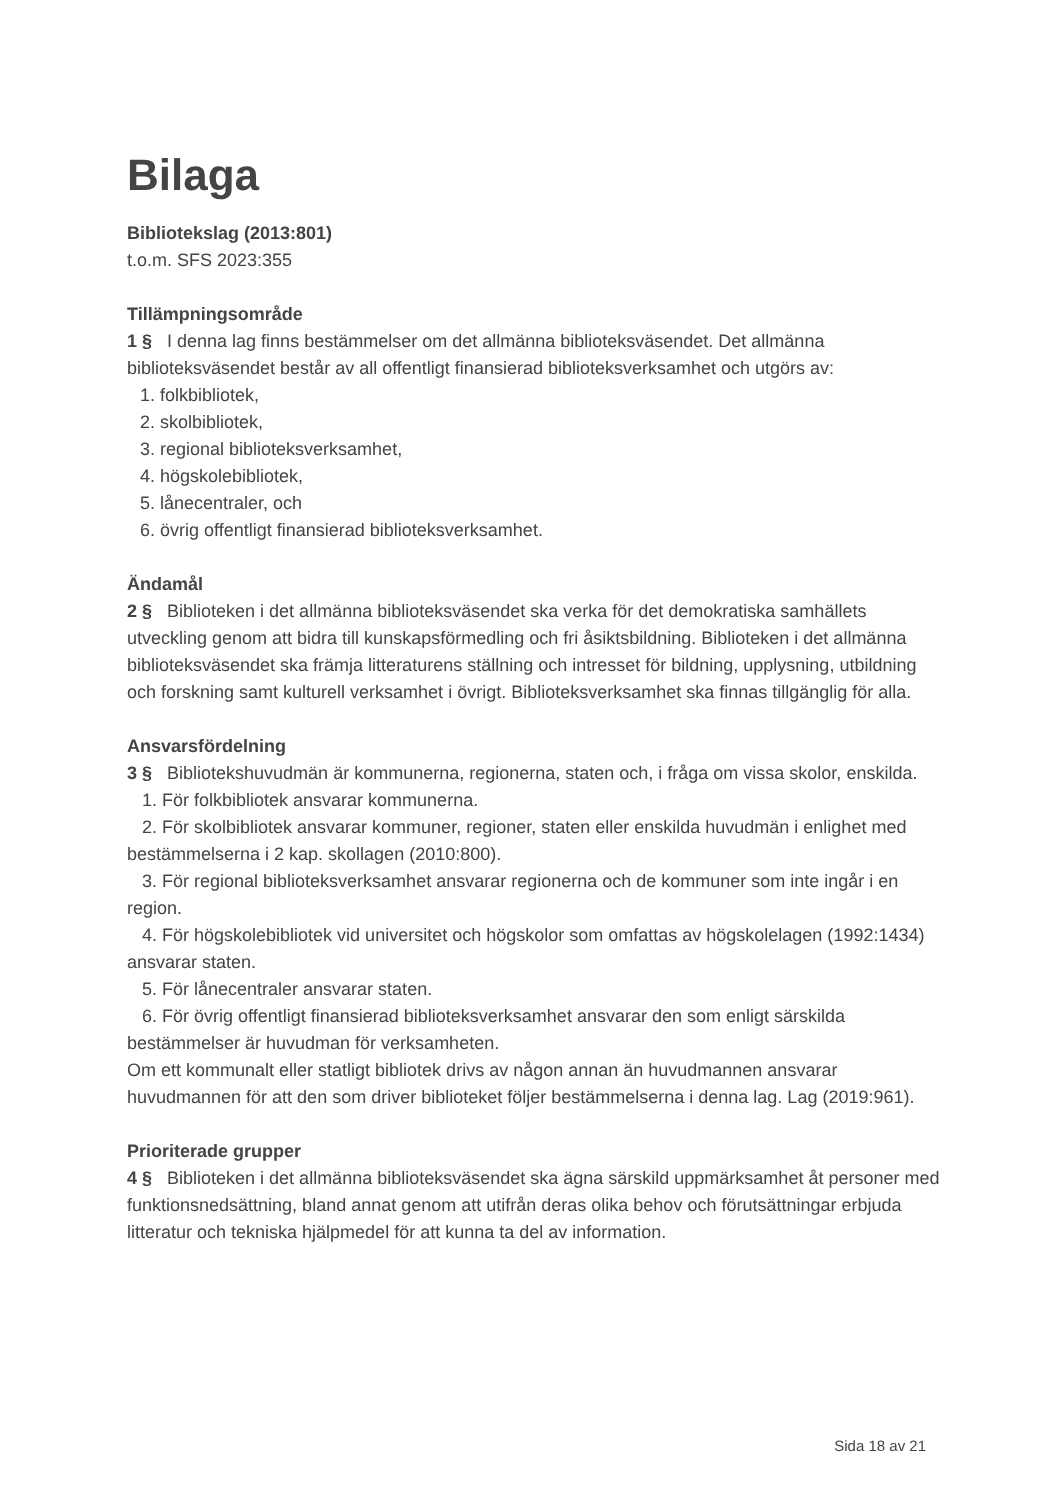Bilaga
Bibliotekslag (2013:801)
t.o.m. SFS 2023:355
Tillämpningsområde
1 § I denna lag finns bestämmelser om det allmänna biblioteksväsendet. Det allmänna biblioteksväsendet består av all offentligt finansierad biblioteksverksamhet och utgörs av:
1. folkbibliotek,
2. skolbibliotek,
3. regional biblioteksverksamhet,
4. högskolebibliotek,
5. lånecentraler, och
6. övrig offentligt finansierad biblioteksverksamhet.
Ändamål
2 § Biblioteken i det allmänna biblioteksväsendet ska verka för det demokratiska samhällets utveckling genom att bidra till kunskapsförmedling och fri åsiktsbildning. Biblioteken i det allmänna biblioteksväsendet ska främja litteraturens ställning och intresset för bildning, upplysning, utbildning och forskning samt kulturell verksamhet i övrigt. Biblioteksverksamhet ska finnas tillgänglig för alla.
Ansvarsfördelning
3 § Bibliotekshuvudmän är kommunerna, regionerna, staten och, i fråga om vissa skolor, enskilda.
1. För folkbibliotek ansvarar kommunerna.
2. För skolbibliotek ansvarar kommuner, regioner, staten eller enskilda huvudmän i enlighet med bestämmelserna i 2 kap. skollagen (2010:800).
3. För regional biblioteksverksamhet ansvarar regionerna och de kommuner som inte ingår i en region.
4. För högskolebibliotek vid universitet och högskolor som omfattas av högskolelagen (1992:1434) ansvarar staten.
5. För lånecentraler ansvarar staten.
6. För övrig offentligt finansierad biblioteksverksamhet ansvarar den som enligt särskilda bestämmelser är huvudman för verksamheten.
Om ett kommunalt eller statligt bibliotek drivs av någon annan än huvudmannen ansvarar huvudmannen för att den som driver biblioteket följer bestämmelserna i denna lag. Lag (2019:961).
Prioriterade grupper
4 § Biblioteken i det allmänna biblioteksväsendet ska ägna särskild uppmärksamhet åt personer med funktionsnedsättning, bland annat genom att utifrån deras olika behov och förutsättningar erbjuda litteratur och tekniska hjälpmedel för att kunna ta del av information.
Sida 18 av 21